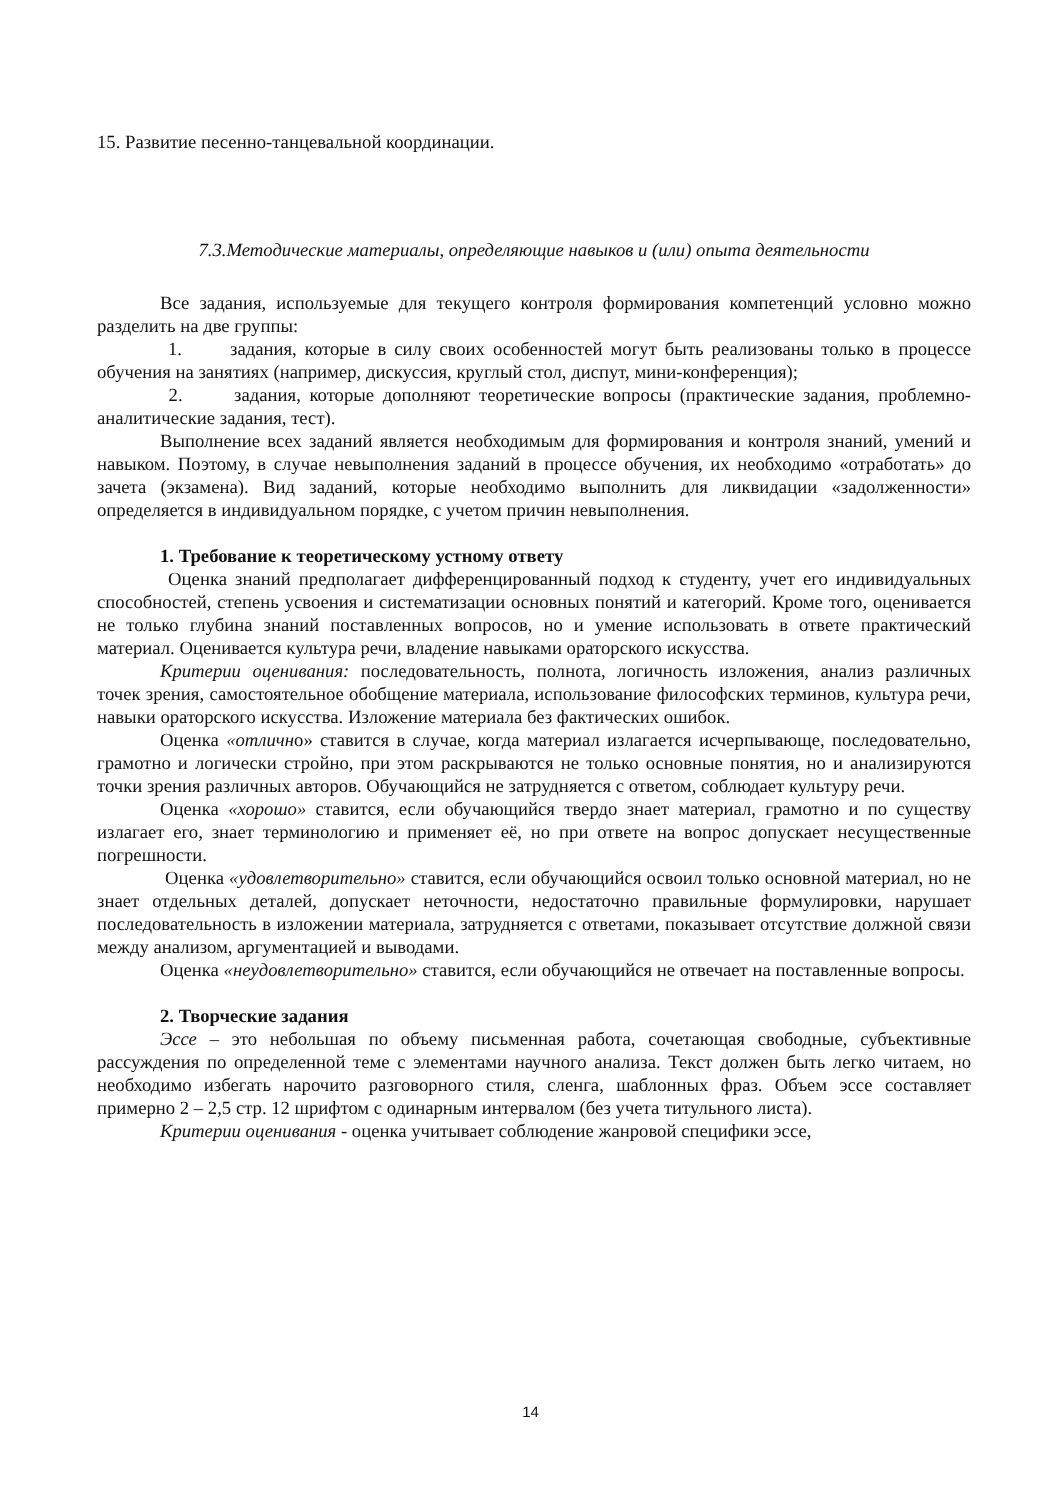15. Развитие песенно-танцевальной координации.
7.3.Методические материалы, определяющие навыков и (или) опыта деятельности
Все задания, используемые для текущего контроля формирования компетенций условно можно разделить на две группы:
1. задания, которые в силу своих особенностей могут быть реализованы только в процессе обучения на занятиях (например, дискуссия, круглый стол, диспут, мини-конференция);
2. задания, которые дополняют теоретические вопросы (практические задания, проблемно-аналитические задания, тест).
Выполнение всех заданий является необходимым для формирования и контроля знаний, умений и навыком. Поэтому, в случае невыполнения заданий в процессе обучения, их необходимо «отработать» до зачета (экзамена). Вид заданий, которые необходимо выполнить для ликвидации «задолженности» определяется в индивидуальном порядке, с учетом причин невыполнения.
1. Требование к теоретическому устному ответу
Оценка знаний предполагает дифференцированный подход к студенту, учет его индивидуальных способностей, степень усвоения и систематизации основных понятий и категорий. Кроме того, оценивается не только глубина знаний поставленных вопросов, но и умение использовать в ответе практический материал. Оценивается культура речи, владение навыками ораторского искусства.
Критерии оценивания: последовательность, полнота, логичность изложения, анализ различных точек зрения, самостоятельное обобщение материала, использование философских терминов, культура речи, навыки ораторского искусства. Изложение материала без фактических ошибок.
Оценка «отлично» ставится в случае, когда материал излагается исчерпывающе, последовательно, грамотно и логически стройно, при этом раскрываются не только основные понятия, но и анализируются точки зрения различных авторов. Обучающийся не затрудняется с ответом, соблюдает культуру речи.
Оценка «хорошо» ставится, если обучающийся твердо знает материал, грамотно и по существу излагает его, знает терминологию и применяет её, но при ответе на вопрос допускает несущественные погрешности.
Оценка «удовлетворительно» ставится, если обучающийся освоил только основной материал, но не знает отдельных деталей, допускает неточности, недостаточно правильные формулировки, нарушает последовательность в изложении материала, затрудняется с ответами, показывает отсутствие должной связи между анализом, аргументацией и выводами.
Оценка «неудовлетворительно» ставится, если обучающийся не отвечает на поставленные вопросы.
2. Творческие задания
Эссе – это небольшая по объему письменная работа, сочетающая свободные, субъективные рассуждения по определенной теме с элементами научного анализа. Текст должен быть легко читаем, но необходимо избегать нарочито разговорного стиля, сленга, шаблонных фраз. Объем эссе составляет примерно 2 – 2,5 стр. 12 шрифтом с одинарным интервалом (без учета титульного листа).
Критерии оценивания - оценка учитывает соблюдение жанровой специфики эссе,
14